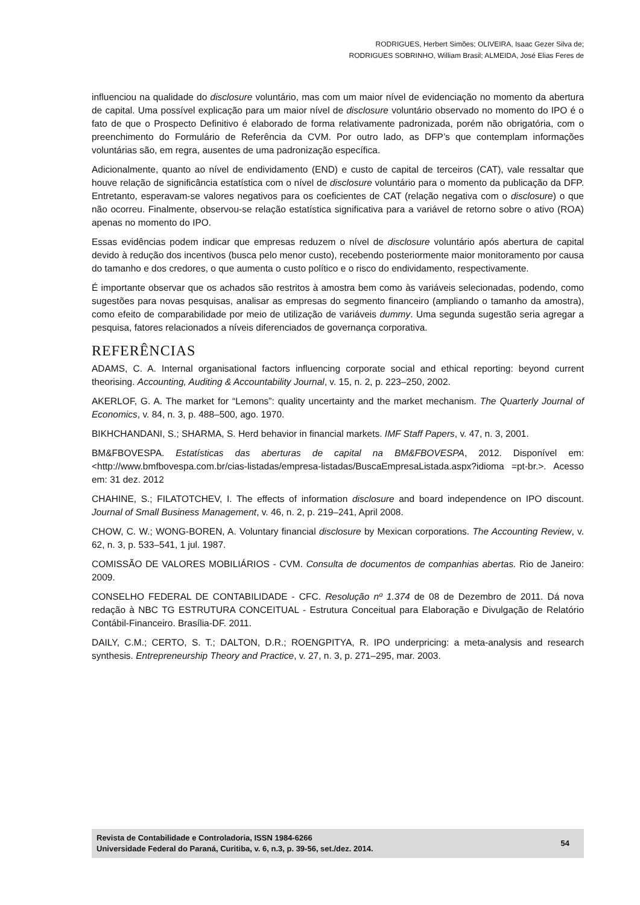RODRIGUES, Herbert Simões; OLIVEIRA, Isaac Gezer Silva de;
RODRIGUES SOBRINHO, William Brasil; ALMEIDA, José Elias Feres de
influenciou na qualidade do disclosure voluntário, mas com um maior nível de evidenciação no momento da abertura de capital. Uma possível explicação para um maior nível de disclosure voluntário observado no momento do IPO é o fato de que o Prospecto Definitivo é elaborado de forma relativamente padronizada, porém não obrigatória, com o preenchimento do Formulário de Referência da CVM. Por outro lado, as DFP’s que contemplam informações voluntárias são, em regra, ausentes de uma padronização específica.
Adicionalmente, quanto ao nível de endividamento (END) e custo de capital de terceiros (CAT), vale ressaltar que houve relação de significância estatística com o nível de disclosure voluntário para o momento da publicação da DFP. Entretanto, esperavam-se valores negativos para os coeficientes de CAT (relação negativa com o disclosure) o que não ocorreu. Finalmente, observou-se relação estatística significativa para a variável de retorno sobre o ativo (ROA) apenas no momento do IPO.
Essas evidências podem indicar que empresas reduzem o nível de disclosure voluntário após abertura de capital devido à redução dos incentivos (busca pelo menor custo), recebendo posteriormente maior monitoramento por causa do tamanho e dos credores, o que aumenta o custo político e o risco do endividamento, respectivamente.
É importante observar que os achados são restritos à amostra bem como às variáveis selecionadas, podendo, como sugestões para novas pesquisas, analisar as empresas do segmento financeiro (ampliando o tamanho da amostra), como efeito de comparabilidade por meio de utilização de variáveis dummy. Uma segunda sugestão seria agregar a pesquisa, fatores relacionados a níveis diferenciados de governança corporativa.
REFERÊNCIAS
ADAMS, C. A. Internal organisational factors influencing corporate social and ethical reporting: beyond current theorising. Accounting, Auditing & Accountability Journal, v. 15, n. 2, p. 223–250, 2002.
AKERLOF, G. A. The market for “Lemons”: quality uncertainty and the market mechanism. The Quarterly Journal of Economics, v. 84, n. 3, p. 488–500, ago. 1970.
BIKHCHANDANI, S.; SHARMA, S. Herd behavior in financial markets. IMF Staff Papers, v. 47, n. 3, 2001.
BM&FBOVESPA. Estatísticas das aberturas de capital na BM&FBOVESPA, 2012. Disponível em: <http://www.bmfbovespa.com.br/cias-listadas/empresa-listadas/BuscaEmpresaListada.aspx?idioma =pt-br.>. Acesso em: 31 dez. 2012
CHAHINE, S.; FILATOTCHEV, I. The effects of information disclosure and board independence on IPO discount. Journal of Small Business Management, v. 46, n. 2, p. 219–241, April 2008.
CHOW, C. W.; WONG-BOREN, A. Voluntary financial disclosure by Mexican corporations. The Accounting Review, v. 62, n. 3, p. 533–541, 1 jul. 1987.
COMISSÃO DE VALORES MOBILIÁRIOS - CVM. Consulta de documentos de companhias abertas. Rio de Janeiro: 2009.
CONSELHO FEDERAL DE CONTABILIDADE - CFC. Resolução nº 1.374 de 08 de Dezembro de 2011. Dá nova redação à NBC TG ESTRUTURA CONCEITUAL - Estrutura Conceitual para Elaboração e Divulgação de Relatório Contábil-Financeiro. Brasília-DF. 2011.
DAILY, C.M.; CERTO, S. T.; DALTON, D.R.; ROENGPITYA, R. IPO underpricing: a meta-analysis and research synthesis. Entrepreneurship Theory and Practice, v. 27, n. 3, p. 271–295, mar. 2003.
Revista de Contabilidade e Controladoria, ISSN 1984-6266
Universidade Federal do Paraná, Curitiba, v. 6, n.3, p. 39-56, set./dez. 2014.
54